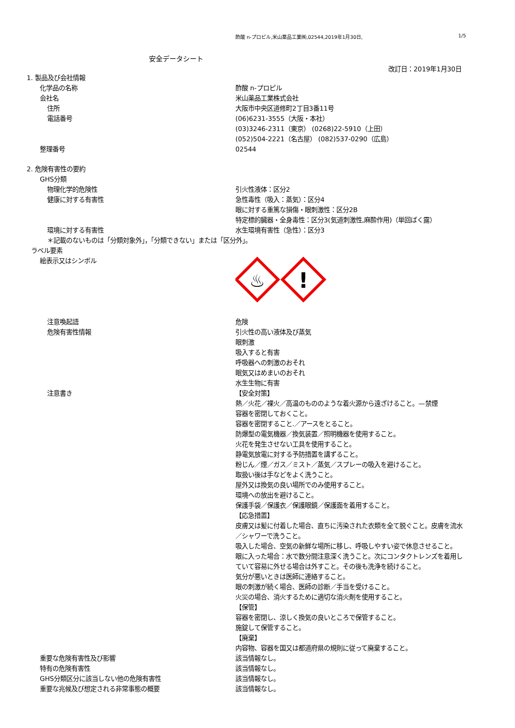酢酸 n-プロピル,米山薬品工業㈱,02544,2019年1月30日, 1/5
安全データシート
改訂日：2019年1月30日
1. 製品及び会社情報
化学品の名称 酢酸 n-プロピル
会社名 米山薬品工業株式会社
住所 大阪市中央区道修町2丁目3番11号
電話番号 (06)6231-3555（大阪・本社）
(03)3246-2311（東京） (0268)22-5910（上田）
(052)504-2221（名古屋） (082)537-0290（広島）
整理番号 02544
2. 危険有害性の要約
GHS分類
物理化学的危険性 引火性液体：区分2
健康に対する有害性 急性毒性（吸入：蒸気）：区分4
眼に対する重篤な損傷・眼刺激性：区分2B
特定標的臓器・全身毒性：区分3(気道刺激性,麻酔作用)（単回ばく露）
環境に対する有害性 水生環境有害性（急性）：区分3
＊記載のないものは「分類対象外」，「分類できない」または「区分外」。
ラベル要素
絵表示又はシンボル
♨
!
注意喚起語 危険
危険有害性情報 引火性の高い液体及び蒸気
眼刺激
吸入すると有害
呼吸器への刺激のおそれ
眠気又はめまいのおそれ
水生生物に有害
注意書き 【安全対策】
熱／火花／裸火／高温のもののような着火源から遠ざけること。—禁煙
容器を密閉しておくこと。
容器を密閉すること.／アースをとること。
防爆型の電気機器／換気装置／照明機器を使用すること。
火花を発生させない工具を使用すること。
静電気放電に対する予防措置を講ずること。
粉じん／煙／ガス／ミスト／蒸気／スプレーの吸入を避けること。
取扱い後は手などをよく洗うこと。
屋外又は換気の良い場所でのみ使用すること。
環境への放出を避けること。
保護手袋／保護衣／保護眼鏡／保護面を着用すること。
【応急措置】
皮膚又は髪に付着した場合、直ちに汚染された衣類を全て脱ぐこと。皮膚を流水／シャワーで洗うこと。
吸入した場合、空気の新鮮な場所に移し、呼吸しやすい姿で休息させること。
眼に入った場合：水で数分間注意深く洗うこと。次にコンタクトレンズを着用していて容易に外せる場合は外すこと。その後も洗浄を続けること。
気分が悪いときは医師に連絡すること。
眼の刺激が続く場合、医師の診断／手当を受けること。
火災の場合、消火するために適切な消火剤を使用すること。
【保管】
容器を密閉し、涼しく換気の良いところで保管すること。
施錠して保管すること。
【廃棄】
内容物、容器を国又は都道府県の規則に従って廃棄すること。
重要な危険有害性及び影響 該当情報なし。
特有の危険有害性 該当情報なし。
GHS分類区分に該当しない他の危険有害性 該当情報なし。
重要な兆候及び想定される非常事態の概要 該当情報なし。